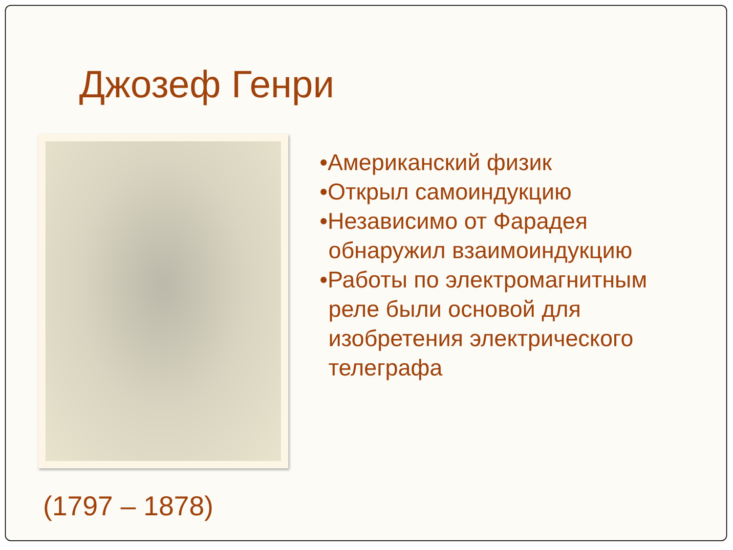Джозеф Генри
•Американский физик
•Открыл самоиндукцию
•Независимо от Фарадея обнаружил взаимоиндукцию
•Работы по электромагнитным реле были основой для изобретения электрического телеграфа
(1797 – 1878)